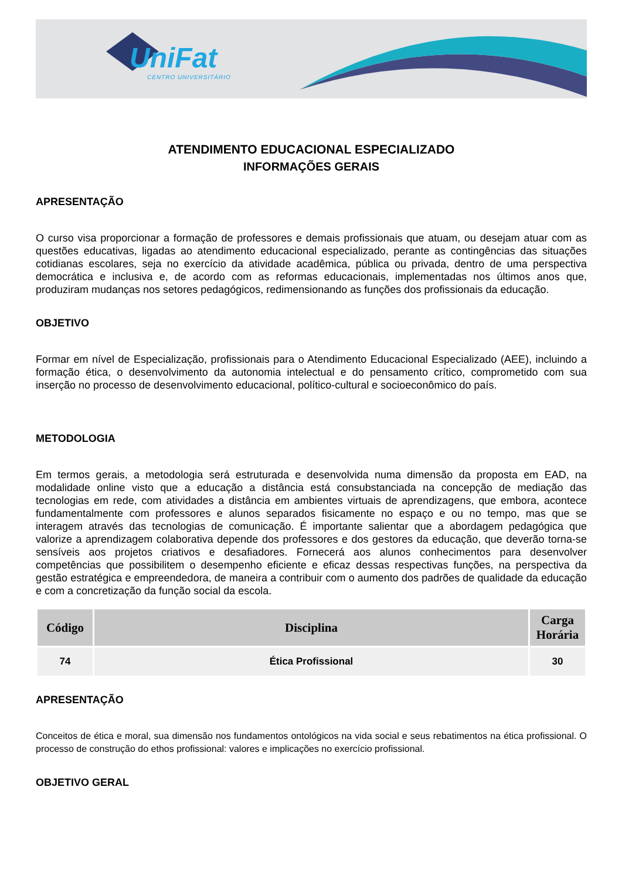UniFat
CENTRO UNIVERSITÁRIO
ATENDIMENTO EDUCACIONAL ESPECIALIZADO
INFORMAÇÕES GERAIS
APRESENTAÇÃO
O curso visa proporcionar a formação de professores e demais profissionais que atuam, ou desejam atuar com as questões educativas, ligadas ao atendimento educacional especializado, perante as contingências das situações cotidianas escolares, seja no exercício da atividade acadêmica, pública ou privada, dentro de uma perspectiva democrática e inclusiva e, de acordo com as reformas educacionais, implementadas nos últimos anos que, produziram mudanças nos setores pedagógicos, redimensionando as funções dos profissionais da educação.
OBJETIVO
Formar em nível de Especialização, profissionais para o Atendimento Educacional Especializado (AEE), incluindo a formação ética, o desenvolvimento da autonomia intelectual e do pensamento crítico, comprometido com sua inserção no processo de desenvolvimento educacional, político-cultural e socioeconômico do país.
METODOLOGIA
Em termos gerais, a metodologia será estruturada e desenvolvida numa dimensão da proposta em EAD, na modalidade online visto que a educação a distância está consubstanciada na concepção de mediação das tecnologias em rede, com atividades a distância em ambientes virtuais de aprendizagens, que embora, acontece fundamentalmente com professores e alunos separados fisicamente no espaço e ou no tempo, mas que se interagem através das tecnologias de comunicação. É importante salientar que a abordagem pedagógica que valorize a aprendizagem colaborativa depende dos professores e dos gestores da educação, que deverão torna-se sensíveis aos projetos criativos e desafiadores. Fornecerá aos alunos conhecimentos para desenvolver competências que possibilitem o desempenho eficiente e eficaz dessas respectivas funções, na perspectiva da gestão estratégica e empreendedora, de maneira a contribuir com o aumento dos padrões de qualidade da educação e com a concretização da função social da escola.
| Código | Disciplina | Carga Horária |
| --- | --- | --- |
| 74 | Ética Profissional | 30 |
APRESENTAÇÃO
Conceitos de ética e moral, sua dimensão nos fundamentos ontológicos na vida social e seus rebatimentos na ética profissional. O processo de construção do ethos profissional: valores e implicações no exercício profissional.
OBJETIVO GERAL